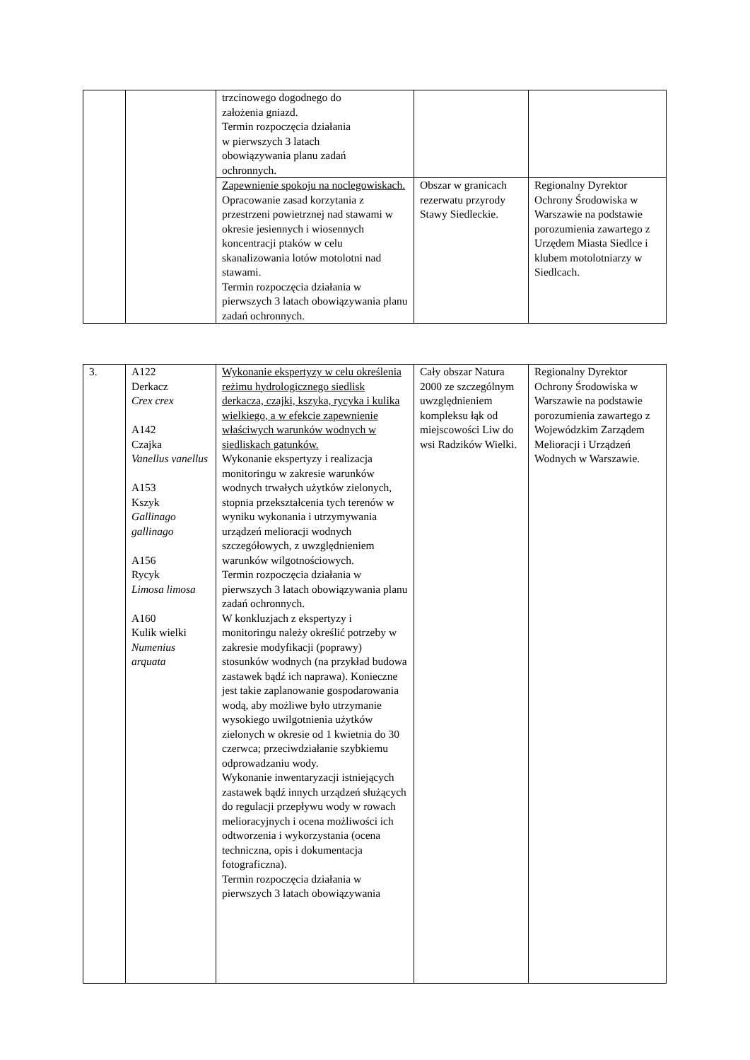| | | trzcinowego dogodnego do założenia gniazd. Termin rozpoczęcia działania w pierwszych 3 latach obowiązywania planu zadań ochronnych. | | |
| | | Zapewnienie spokoju na noclegowiskach. Opracowanie zasad korzytania z przestrzeni powietrznej nad stawami w okresie jesiennych i wiosennych koncentracji ptaków w celu skanalizowania lotów motolotni nad stawami. Termin rozpoczęcia działania w pierwszych 3 latach obowiązywania planu zadań ochronnych. | Obszar w granicach rezerwatu przyrody Stawy Siedleckie. | Regionalny Dyrektor Ochrony Środowiska w Warszawie na podstawie porozumienia zawartego z Urzędem Miasta Siedlce i klubem motolotniarzy w Siedlcach. |
| 3. | A122 Derkacz Crex crex A142 Czajka Vanellus vanellus A153 Kszyk Gallinago gallinago A156 Rycyk Limosa limosa A160 Kulik wielki Numenius arquata | Wykonanie ekspertyzy w celu określenia reżimu hydrologicznego siedlisk derkacza, czajki, kszyka, rycyka i kulika wielkiego, a w efekcie zapewnienie właściwych warunków wodnych w siedliskach gatunków. Wykonanie ekspertyzy i realizacja monitoringu w zakresie warunków wodnych trwałych użytków zielonych, stopnia przekształcenia tych terenów w wyniku wykonania i utrzymywania urządzeń melioracji wodnych szczegółowych, z uwzględnieniem warunków wilgotnościowych. Termin rozpoczęcia działania w pierwszych 3 latach obowiązywania planu zadań ochronnych. W konkluzjach z ekspertyzy i monitoringu należy określić potrzeby w zakresie modyfikacji (poprawy) stosunków wodnych (na przykład budowa zastawek bądź ich naprawa). Konieczne jest takie zaplanowanie gospodarowania wodą, aby możliwe było utrzymanie wysokiego uwilgotnienia użytków zielonych w okresie od 1 kwietnia do 30 czerwca; przeciwdziałanie szybkiemu odprowadzaniu wody. Wykonanie inwentaryzacji istniejących zastawek bądź innych urządzeń służących do regulacji przepływu wody w rowach melioracyjnych i ocena możliwości ich odtworzenia i wykorzystania (ocena techniczna, opis i dokumentacja fotograficzna). Termin rozpoczęcia działania w pierwszych 3 latach obowiązywania | Cały obszar Natura 2000 ze szczególnym uwzględnieniem kompleksu łąk od miejscowości Liw do wsi Radzików Wielki. | Regionalny Dyrektor Ochrony Środowiska w Warszawie na podstawie porozumienia zawartego z Wojewódzkim Zarządem Melioracji i Urządzeń Wodnych w Warszawie. |